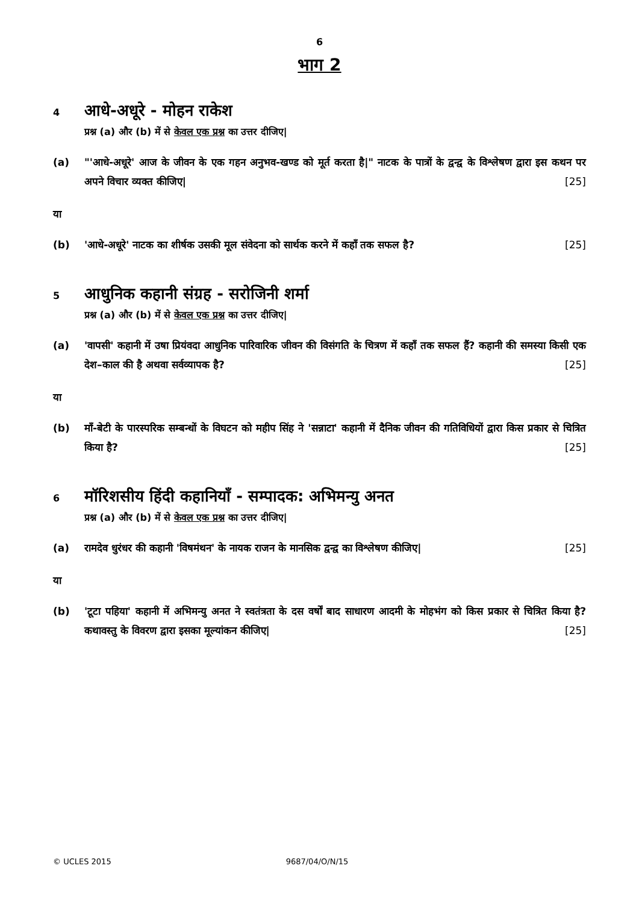6
भाग 2
4
आधे-अधूरे - मोहन राकेश
प्रश्न (a) और (b) में से केवल एक प्रश्न का उत्तर दीजिए|
(a) "'आधे-अधूरे' आज के जीवन के एक गहन अनुभव-खण्ड को मूर्त करता है|" नाटक के पात्रों के द्वन्द्व के विश्लेषण द्वारा इस कथन पर अपने विचार व्यक्त कीजिए| [25]
या
(b) 'आधे-अधूरे' नाटक का शीर्षक उसकी मूल संवेदना को सार्थक करने में कहाँ तक सफल है? [25]
5
आधुनिक कहानी संग्रह - सरोजिनी शर्मा
प्रश्न (a) और (b) में से केवल एक प्रश्न का उत्तर दीजिए|
(a) 'वापसी' कहानी में उषा प्रियंवदा आधुनिक पारिवारिक जीवन की विसंगति के चित्रण में कहाँ तक सफल हैं? कहानी की समस्या किसी एक देश–काल की है अथवा सर्वव्यापक है? [25]
या
(b) माँ-बेटी के पारस्परिक सम्बन्धों के विघटन को महीप सिंह ने 'सन्नाटा' कहानी में दैनिक जीवन की गतिविधियों द्वारा किस प्रकार से चित्रित किया है? [25]
6
मॉरिशसीय हिंदी कहानियाँ - सम्पादक: अभिमन्यु अनत
प्रश्न (a) और (b) में से केवल एक प्रश्न का उत्तर दीजिए|
(a) रामदेव धुरंधर की कहानी 'विषमंथन' के नायक राजन के मानसिक द्वन्द्व का विश्लेषण कीजिए| [25]
या
(b) 'टूटा पहिया' कहानी में अभिमन्यु अनत ने स्वतंत्रता के दस वर्षों बाद साधारण आदमी के मोहभंग को किस प्रकार से चित्रित किया है? कथावस्तु के विवरण द्वारा इसका मूल्यांकन कीजिए| [25]
© UCLES 2015 9687/04/O/N/15